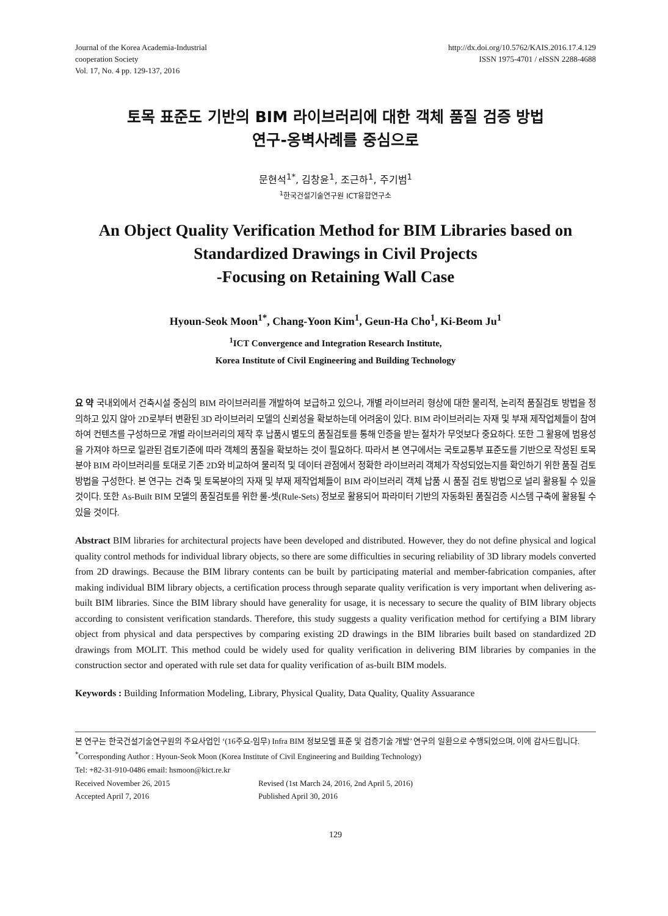Journal of the Korea Academia-Industrial
cooperation Society
Vol. 17, No. 4 pp. 129-137, 2016
http://dx.doi.org/10.5762/KAIS.2016.17.4.129
ISSN 1975-4701 / eISSN 2288-4688
토목 표준도 기반의 BIM 라이브러리에 대한 객체 품질 검증 방법
연구-옹벽사례를 중심으로
문현석<sup>1*</sup>, 김창윤<sup>1</sup>, 조근하<sup>1</sup>, 주기범<sup>1</sup>
<sup>1</sup> 한국건설기술연구원 ICT융합연구소
An Object Quality Verification Method for BIM Libraries based on Standardized Drawings in Civil Projects
-Focusing on Retaining Wall Case
Hyoun-Seok Moon<sup>1*</sup>, Chang-Yoon Kim<sup>1</sup>, Geun-Ha Cho<sup>1</sup>, Ki-Beom Ju<sup>1</sup>
<sup>1</sup> ICT Convergence and Integration Research Institute,
Korea Institute of Civil Engineering and Building Technology
요 약 국내외에서 건축시설 중심의 BIM 라이브러리를 개발하여 보급하고 있으나, 개별 라이브러리 형상에 대한 물리적, 논리적 품질검토 방법을 정의하고 있지 않아 2D로부터 변환된 3D 라이브러리 모델의 신뢰성을 확보하는데 어려움이 있다. BIM 라이브러리는 자재 및 부재 제작업체들이 참여하여 컨텐츠를 구성하므로 개별 라이브러리의 제작 후 납품시 별도의 품질검토를 통해 인증을 받는 절차가 무엇보다 중요하다. 또한 그 활용에 범용성을 가져야 하므로 일관된 검토기준에 따라 객체의 품질을 확보하는 것이 필요하다. 따라서 본 연구에서는 국토교통부 표준도를 기반으로 작성된 토목분야 BIM 라이브러리를 토대로 기존 2D와 비교하여 물리적 및 데이터 관점에서 정확한 라이브러리 객체가 작성되었는지를 확인하기 위한 품질 검토 방법을 구성한다. 본 연구는 건축 및 토목분야의 자재 및 부재 제작업체들이 BIM 라이브러리 객체 납품 시 품질 검토 방법으로 널리 활용될 수 있을 것이다. 또한 As-Built BIM 모델의 품질검토를 위한 룰-셋(Rule-Sets) 정보로 활용되어 파라미터 기반의 자동화된 품질검증 시스템 구축에 활용될 수 있을 것이다.
Abstract BIM libraries for architectural projects have been developed and distributed. However, they do not define physical and logical quality control methods for individual library objects, so there are some difficulties in securing reliability of 3D library models converted from 2D drawings. Because the BIM library contents can be built by participating material and member-fabrication companies, after making individual BIM library objects, a certification process through separate quality verification is very important when delivering as-built BIM libraries. Since the BIM library should have generality for usage, it is necessary to secure the quality of BIM library objects according to consistent verification standards. Therefore, this study suggests a quality verification method for certifying a BIM library object from physical and data perspectives by comparing existing 2D drawings in the BIM libraries built based on standardized 2D drawings from MOLIT. This method could be widely used for quality verification in delivering BIM libraries by companies in the construction sector and operated with rule set data for quality verification of as-built BIM models.
Keywords : Building Information Modeling, Library, Physical Quality, Data Quality, Quality Assuarance
본 연구는 한국건설기술연구원의 주요사업인 ‘(16주요-임무) Infra BIM 정보모델 표준 및 검증기술 개발’ 연구의 일환으로 수행되었으며, 이에 감사드립니다.
<sup>*</sup> Corresponding Author : Hyoun-Seok Moon (Korea Institute of Civil Engineering and Building Technology)
Tel: +82-31-910-0486 email: hsmoon@kict.re.kr
Received November 26, 2015 Revised (1st March 24, 2016, 2nd April 5, 2016)
Accepted April 7, 2016 Published April 30, 2016
129